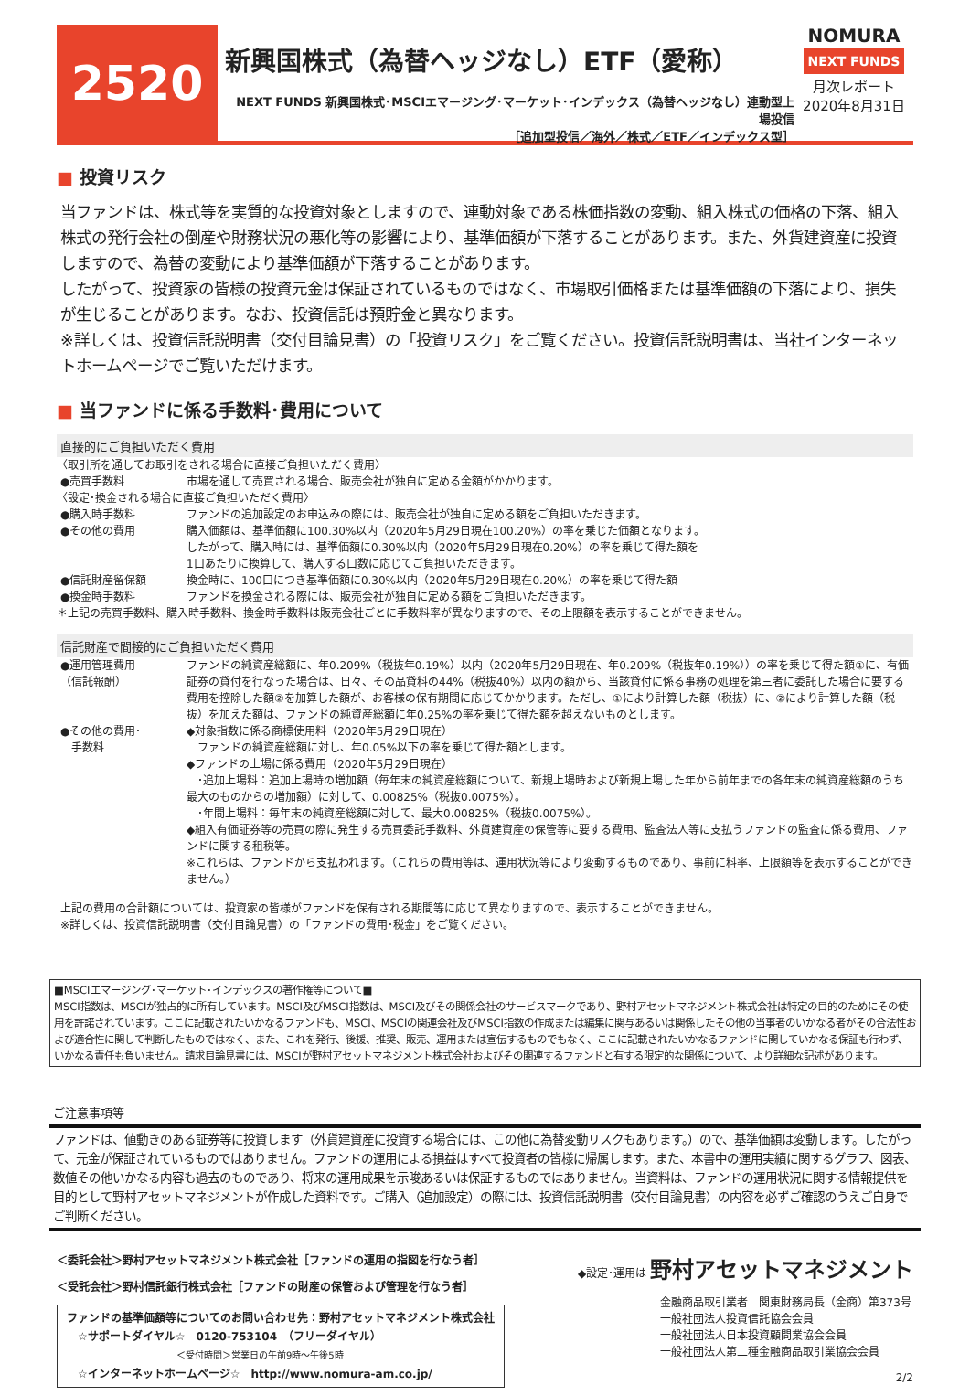2520
新興国株式（為替ヘッジなし）ETF（愛称）
NEXT FUNDS 新興国株式･MSCIエマージング･マーケット･インデックス（為替ヘッジなし）連動型上場投信
［追加型投信／海外／株式／ETF／インデックス型］
NOMURA
NEXT FUNDS
月次レポート
2020年8月31日
■ 投資リスク
当ファンドは、株式等を実質的な投資対象としますので、連動対象である株価指数の変動、組入株式の価格の下落、組入株式の発行会社の倒産や財務状況の悪化等の影響により、基準価額が下落することがあります。また、外貨建資産に投資しますので、為替の変動により基準価額が下落することがあります。
したがって、投資家の皆様の投資元金は保証されているものではなく、市場取引価格または基準価額の下落により、損失が生じることがあります。なお、投資信託は預貯金と異なります。
※詳しくは、投資信託説明書（交付目論見書）の「投資リスク」をご覧ください。投資信託説明書は、当社インターネットホームページでご覧いただけます。
■ 当ファンドに係る手数料･費用について
直接的にご負担いただく費用
〈取引所を通してお取引をされる場合に直接ご負担いただく費用〉
●売買手数料 市場を通して売買される場合、販売会社が独自に定める金額がかかります。
〈設定･換金される場合に直接ご負担いただく費用〉
●購入時手数料 ファンドの追加設定のお申込みの際には、販売会社が独自に定める額をご負担いただきます。
●その他の費用 購入価額は、基準価額に100.30%以内（2020年5月29日現在100.20%）の率を乗じた価額となります。
したがって、購入時には、基準価額に0.30%以内（2020年5月29日現在0.20%）の率を乗じて得た額を
1口あたりに換算して、購入する口数に応じてご負担いただきます。
●信託財産留保額 換金時に、100口につき基準価額に0.30%以内（2020年5月29日現在0.20%）の率を乗じて得た額
●換金時手数料 ファンドを換金される際には、販売会社が独自に定める額をご負担いただきます。
＊上記の売買手数料、購入時手数料、換金時手数料は販売会社ごとに手数料率が異なりますので、その上限額を表示することができません。
信託財産で間接的にご負担いただく費用
●運用管理費用
（信託報酬）
ファンドの純資産総額に、年0.209%（税抜年0.19%）以内（2020年5月29日現在、年0.209%（税抜年0.19%））の率を乗じて得た額①に、有価証券の貸付を行なった場合は、日々、その品貸料の44%（税抜40%）以内の額から、当該貸付に係る事務の処理を第三者に委託した場合に要する費用を控除した額②を加算した額が、お客様の保有期間に応じてかかります。ただし、①により計算した額（税抜）に、②により計算した額（税抜）を加えた額は、ファンドの純資産総額に年0.25%の率を乗じて得た額を超えないものとします。
●その他の費用･
　手数料
◆対象指数に係る商標使用料（2020年5月29日現在）
　ファンドの純資産総額に対し、年0.05%以下の率を乗じて得た額とします。
◆ファンドの上場に係る費用（2020年5月29日現在）
　･追加上場料：追加上場時の増加額（毎年末の純資産総額について、新規上場時および新規上場した年から前年までの各年末の純資産総額のうち最大のものからの増加額）に対して、0.00825%（税抜0.0075%）。
　･年間上場料：毎年末の純資産総額に対して、最大0.00825%（税抜0.0075%）。
◆組入有価証券等の売買の際に発生する売買委託手数料、外貨建資産の保管等に要する費用、監査法人等に支払うファンドの監査に係る費用、ファンドに関する租税等。
※これらは、ファンドから支払われます。（これらの費用等は、運用状況等により変動するものであり、事前に料率、上限額等を表示することができません。）
上記の費用の合計額については、投資家の皆様がファンドを保有される期間等に応じて異なりますので、表示することができません。
※詳しくは、投資信託説明書（交付目論見書）の「ファンドの費用･税金」をご覧ください。
■MSCIエマージング･マーケット･インデックスの著作権等について■
MSCI指数は、MSCIが独占的に所有しています。MSCI及びMSCI指数は、MSCI及びその関係会社のサービスマークであり、野村アセットマネジメント株式会社は特定の目的のためにその使用を許諾されています。ここに記載されたいかなるファンドも、MSCI、MSCIの関連会社及びMSCI指数の作成または編集に関与あるいは関係したその他の当事者のいかなる者がその合法性および適合性に関して判断したものではなく、また、これを発行、後援、推奨、販売、運用または宣伝するものでもなく、ここに記載されたいかなるファンドに関していかなる保証も行わず、いかなる責任も負いません。請求目論見書には、MSCIが野村アセットマネジメント株式会社およびその関連するファンドと有する限定的な関係について、より詳細な記述があります。
ご注意事項等
ファンドは、値動きのある証券等に投資します（外貨建資産に投資する場合には、この他に為替変動リスクもあります。）ので、基準価額は変動します。したがって、元金が保証されているものではありません。ファンドの運用による損益はすべて投資者の皆様に帰属します。また、本書中の運用実績に関するグラフ、図表、数値その他いかなる内容も過去のものであり、将来の運用成果を示唆あるいは保証するものではありません。当資料は、ファンドの運用状況に関する情報提供を目的として野村アセットマネジメントが作成した資料です。ご購入（追加設定）の際には、投資信託説明書（交付目論見書）の内容を必ずご確認のうえご自身でご判断ください。
＜委託会社＞野村アセットマネジメント株式会社［ファンドの運用の指図を行なう者］
＜受託会社＞野村信託銀行株式会社［ファンドの財産の保管および管理を行なう者］
ファンドの基準価額等についてのお問い合わせ先：野村アセットマネジメント株式会社
　☆サポートダイヤル☆　0120-753104　（フリーダイヤル）
＜受付時間＞営業日の午前9時～午後5時
　☆インターネットホームページ☆　http://www.nomura-am.co.jp/
◆設定･運用は 野村アセットマネジメント
金融商品取引業者　関東財務局長（金商）第373号
一般社団法人投資信託協会会員
一般社団法人日本投資顧問業協会会員
一般社団法人第二種金融商品取引業協会会員
2/2